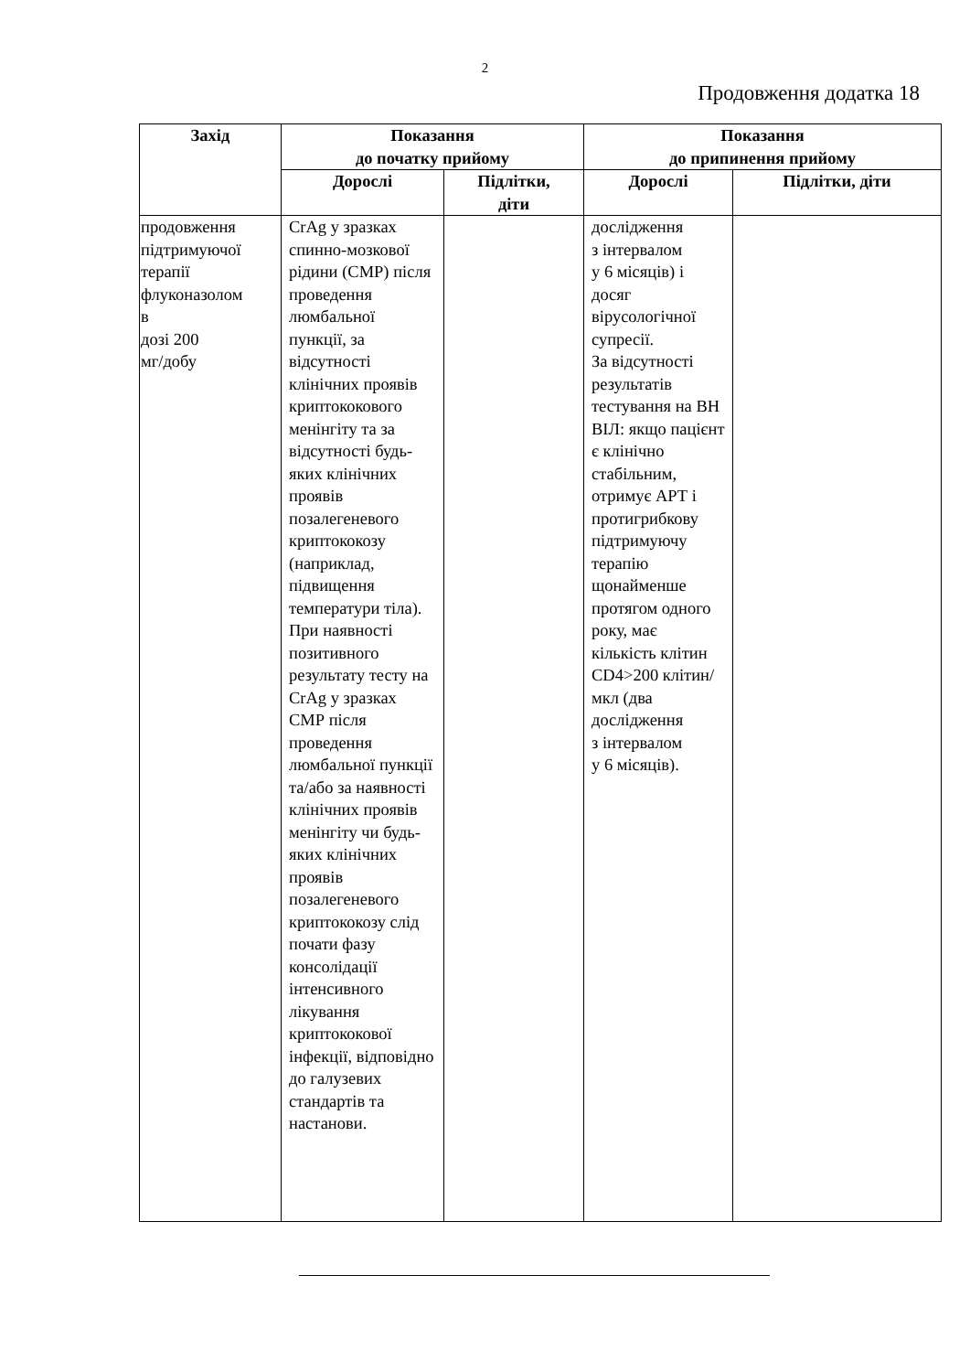2
Продовження додатка 18
| Захід | Показання до початку прийому | | Показання до припинення прийому | |
| --- | --- | --- | --- | --- |
| | Дорослі | Підлітки, діти | Дорослі | Підлітки, діти |
| продовження підтримуючої терапії флуконазолом в дозі 200 мг/добу | CrAg у зразках спинно-мозкової рідини (СМР) після проведення люмбальної пункції, за відсутності клінічних проявів криптококового менінгіту та за відсутності будь-яких клінічних проявів позалегеневого криптококозу (наприклад, підвищення температури тіла). При наявності позитивного результату тесту на CrAg у зразках СМР після проведення люмбальної пункції та/або за наявності клінічних проявів менінгіту чи будь-яких клінічних проявів позалегеневого криптококозу слід почати фазу консолідації інтенсивного лікування криптококової інфекції, відповідно до галузевих стандартів та настанови. | | дослідження з інтервалом у 6 місяців) і досяг вірусологічної супресії. За відсутності результатів тестування на ВН ВІЛ: якщо пацієнт є клінічно стабільним, отримує АРТ і протигрибкову підтримуючу терапію щонайменше протягом одного року, має кількість клітин CD4>200 клітин/мкл (два дослідження з інтервалом у 6 місяців). | |